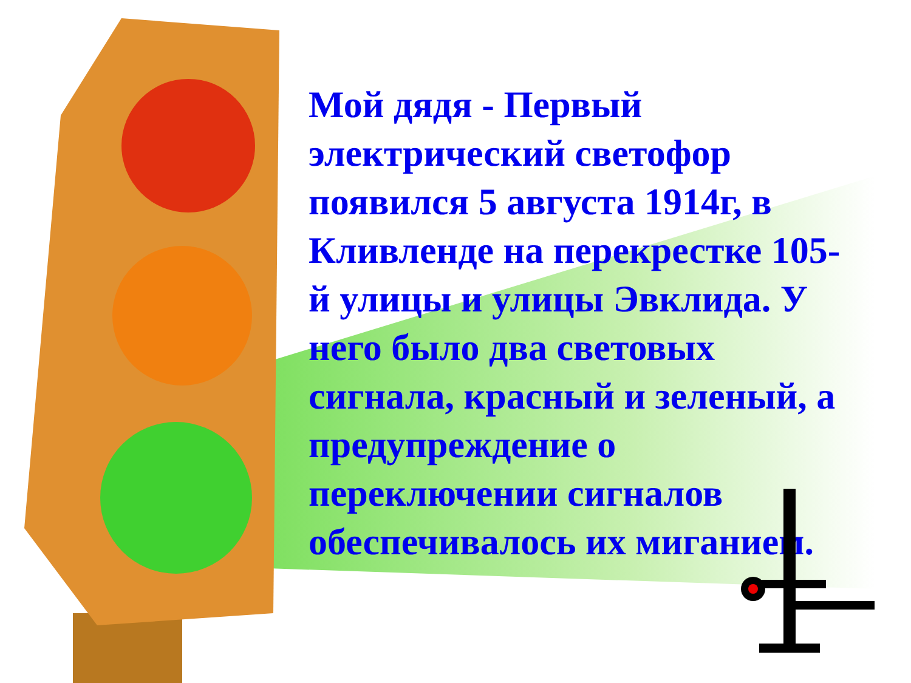Мой дядя - Первый электрический светофор появился 5 августа 1914г, в Кливленде на перекрестке 105-й улицы и улицы Эвклида. У него было два световых сигнала, красный и зеленый, а предупреждение о переключении сигналов обеспечивалось их миганием.